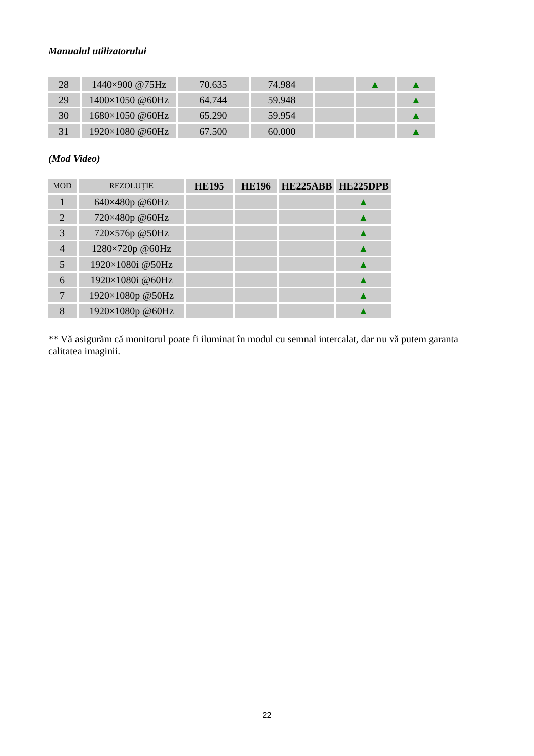Manualul utilizatorului
| 28 | 1440×900 @75Hz | 70.635 | 74.984 | | ▲ | ▲ |
| 29 | 1400×1050 @60Hz | 64.744 | 59.948 | | | ▲ |
| 30 | 1680×1050 @60Hz | 65.290 | 59.954 | | | ▲ |
| 31 | 1920×1080 @60Hz | 67.500 | 60.000 | | | ▲ |
(Mod Video)
| MOD | REZOLUȚIE | HE195 | HE196 | HE225ABB | HE225DPB |
| --- | --- | --- | --- | --- | --- |
| 1 | 640×480p @60Hz | | | | ▲ |
| 2 | 720×480p @60Hz | | | | ▲ |
| 3 | 720×576p @50Hz | | | | ▲ |
| 4 | 1280×720p @60Hz | | | | ▲ |
| 5 | 1920×1080i @50Hz | | | | ▲ |
| 6 | 1920×1080i @60Hz | | | | ▲ |
| 7 | 1920×1080p @50Hz | | | | ▲ |
| 8 | 1920×1080p @60Hz | | | | ▲ |
** Vă asigurăm că monitorul poate fi iluminat în modul cu semnal intercalat, dar nu vă putem garanta calitatea imaginii.
22